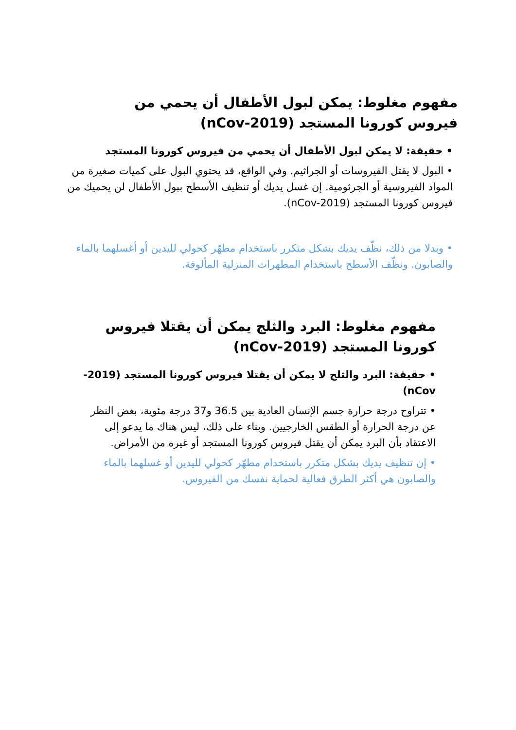مفهوم مغلوط: يمكن لبول الأطفال أن يحمي من فيروس كورونا المستجد (nCov-2019)
• حقيقة: لا يمكن لبول الأطفال أن يحمي من فيروس كورونا المستجد
• البول لا يقتل الفيروسات أو الجراثيم. وفي الواقع، قد يحتوي البول على كميات صغيرة من المواد الفيروسية أو الجرثومية. إن غسل يديك أو تنظيف الأسطح ببول الأطفال لن يحميك من فيروس كورونا المستجد (nCov-2019).
• وبدلا من ذلك، نظّف يديك بشكل متكرر باستخدام مطهّر كحولي لليدين أو أغسلهما بالماء والصابون. ونظّف الأسطح باستخدام المطهرات المنزلية المألوفة.
مفهوم مغلوط: البرد والثلج يمكن أن يقتلا فيروس كورونا المستجد (nCov-2019)
• حقيقة: البرد والثلج لا يمكن أن يقتلا فيروس كورونا المستجد (2019-nCov)
• تتراوح درجة حرارة جسم الإنسان العادية بين 36.5 و37 درجة مئوية، بغض النظر عن درجة الحرارة أو الطقس الخارجيين. وبناء على ذلك، ليس هناك ما يدعو إلى الاعتقاد بأن البرد يمكن أن يقتل فيروس كورونا المستجد أو غيره من الأمراض.
• إن تنظيف يديك بشكل متكرر باستخدام مطهّر كحولي لليدين أو غسلهما بالماء والصابون هي أكثر الطرق فعالية لحماية نفسك من الفيروس.